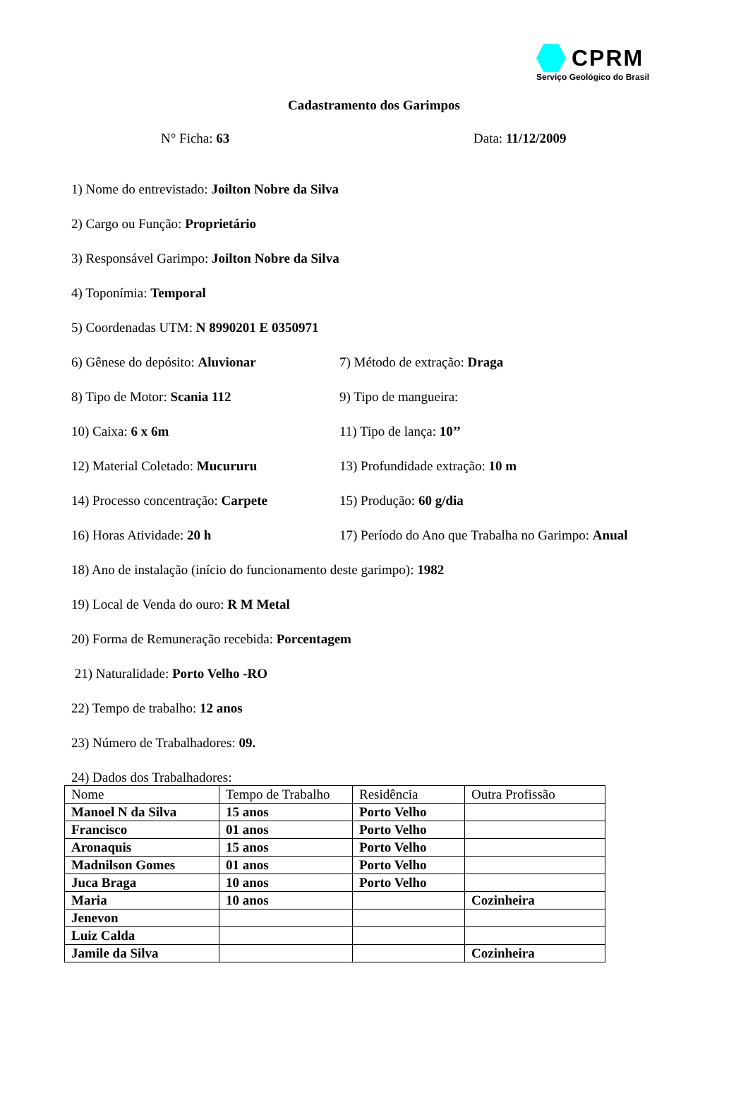CPRM
Serviço Geológico do Brasil
Cadastramento dos Garimpos
N° Ficha: 63 Data: 11/12/2009
1) Nome do entrevistado: Joilton Nobre da Silva
2) Cargo ou Função: Proprietário
3) Responsável Garimpo: Joilton Nobre da Silva
4) Toponímia: Temporal
5) Coordenadas UTM: N 8990201 E 0350971
6) Gênese do depósito: Aluvionar 7) Método de extração: Draga
8) Tipo de Motor: Scania 112 9) Tipo de mangueira:
10) Caixa: 6 x 6m 11) Tipo de lança: 10’’
12) Material Coletado: Mucururu 13) Profundidade extração: 10 m
14) Processo concentração: Carpete
15) Produção: 60 g/dia
16) Horas Atividade: 20 h 17) Período do Ano que Trabalha no Garimpo: Anual
18) Ano de instalação (início do funcionamento deste garimpo): 1982
19) Local de Venda do ouro: R M Metal
20) Forma de Remuneração recebida: Porcentagem
21) Naturalidade: Porto Velho -RO
22) Tempo de trabalho: 12 anos
23) Número de Trabalhadores: 09.
24) Dados dos Trabalhadores:
| Nome | Tempo de Trabalho | Residência | Outra Profissão |
| --- | --- | --- | --- |
| Manoel N da Silva | 15 anos | Porto Velho | |
| Francisco | 01 anos | Porto Velho | |
| Aronaquis | 15 anos | Porto Velho | |
| Madnilson Gomes | 01 anos | Porto Velho | |
| Juca Braga | 10 anos | Porto Velho | |
| Maria | 10 anos | | Cozinheira |
| Jenevon | | | |
| Luiz Calda | | | |
| Jamile da Silva | | | Cozinheira |